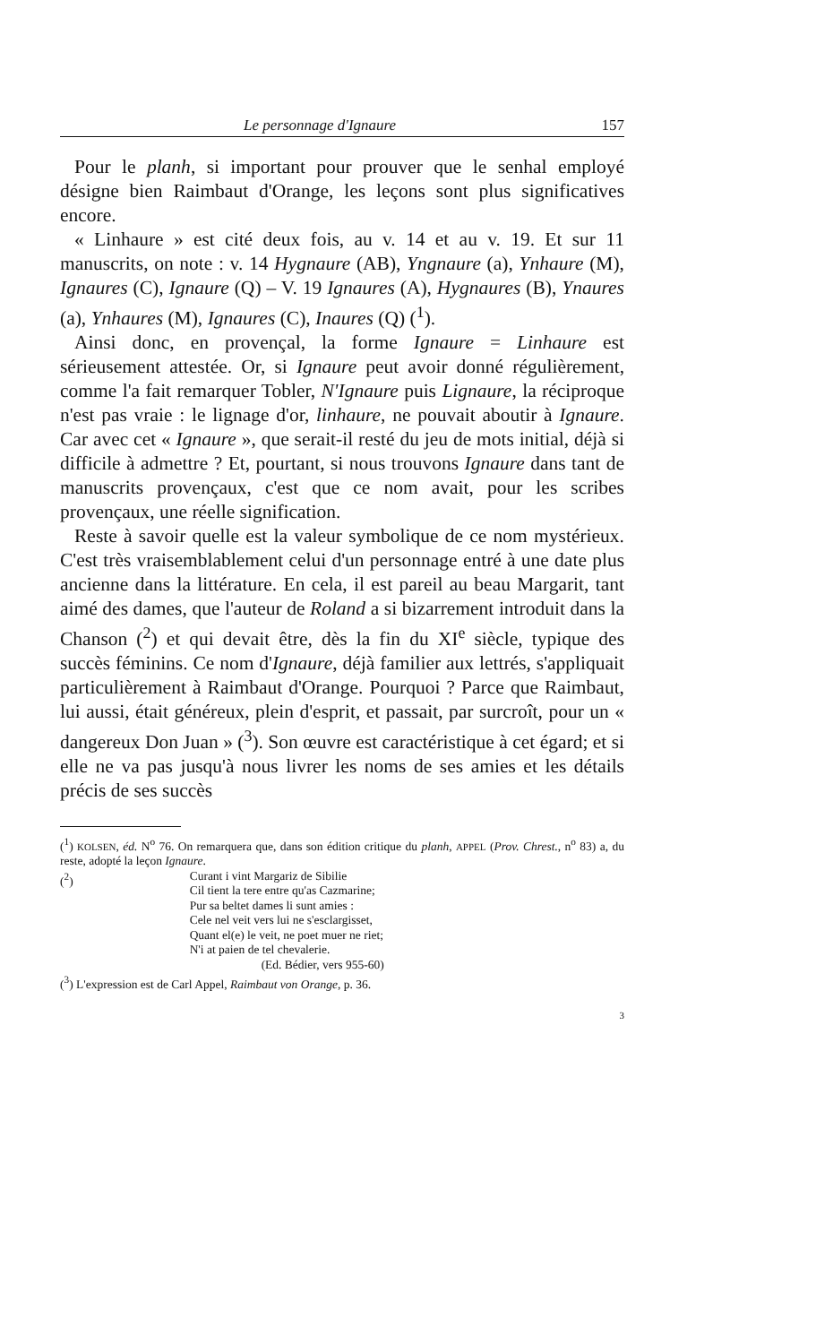Le personnage d'Ignaure 157
Pour le planh, si important pour prouver que le senhal employé désigne bien Raimbaut d'Orange, les leçons sont plus significatives encore.
« Linhaure » est cité deux fois, au v. 14 et au v. 19. Et sur 11 manuscrits, on note : v. 14 Hygnaure (AB), Yngnaure (a), Ynhaure (M), Ignaures (C), Ignaure (Q) – V. 19 Ignaures (A), Hygnaures (B), Ynaures (a), Ynhaures (M), Ignaures (C), Inaures (Q) (<sup>1</sup>).
Ainsi donc, en provençal, la forme Ignaure = Linhaure est sérieusement attestée. Or, si Ignaure peut avoir donné régulièrement, comme l'a fait remarquer Tobler, N'Ignaure puis Lignaure, la réciproque n'est pas vraie : le lignage d'or, linhaure, ne pouvait aboutir à Ignaure. Car avec cet « Ignaure », que serait-il resté du jeu de mots initial, déjà si difficile à admettre ? Et, pourtant, si nous trouvons Ignaure dans tant de manuscrits provençaux, c'est que ce nom avait, pour les scribes provençaux, une réelle signification.
Reste à savoir quelle est la valeur symbolique de ce nom mystérieux. C'est très vraisemblablement celui d'un personnage entré à une date plus ancienne dans la littérature. En cela, il est pareil au beau Margarit, tant aimé des dames, que l'auteur de Roland a si bizarrement introduit dans la Chanson (<sup>2</sup>) et qui devait être, dès la fin du XI<sup>e</sup> siècle, typique des succès féminins. Ce nom d'Ignaure, déjà familier aux lettrés, s'appliquait particulièrement à Raimbaut d'Orange. Pourquoi ? Parce que Raimbaut, lui aussi, était généreux, plein d'esprit, et passait, par surcroît, pour un « dangereux Don Juan » (<sup>3</sup>). Son œuvre est caractéristique à cet égard; et si elle ne va pas jusqu'à nous livrer les noms de ses amies et les détails précis de ses succès
(<sup>1</sup>) KOLSEN, éd. N<sup>o</sup> 76. On remarquera que, dans son édition critique du planh, APPEL (Prov. Chrest., n<sup>o</sup> 83) a, du reste, adopté la leçon Ignaure.
(<sup>2</sup>) Curant i vint Margariz de Sibilie
Cil tient la tere entre qu'as Cazmarine;
Pur sa beltet dames li sunt amies :
Cele nel veit vers lui ne s'esclargisset,
Quant el(e) le veit, ne poet muer ne riet;
N'i at paien de tel chevalerie.
(Ed. Bédier, vers 955-60)
(<sup>3</sup>) L'expression est de Carl Appel, Raimbaut von Orange, p. 36.
3